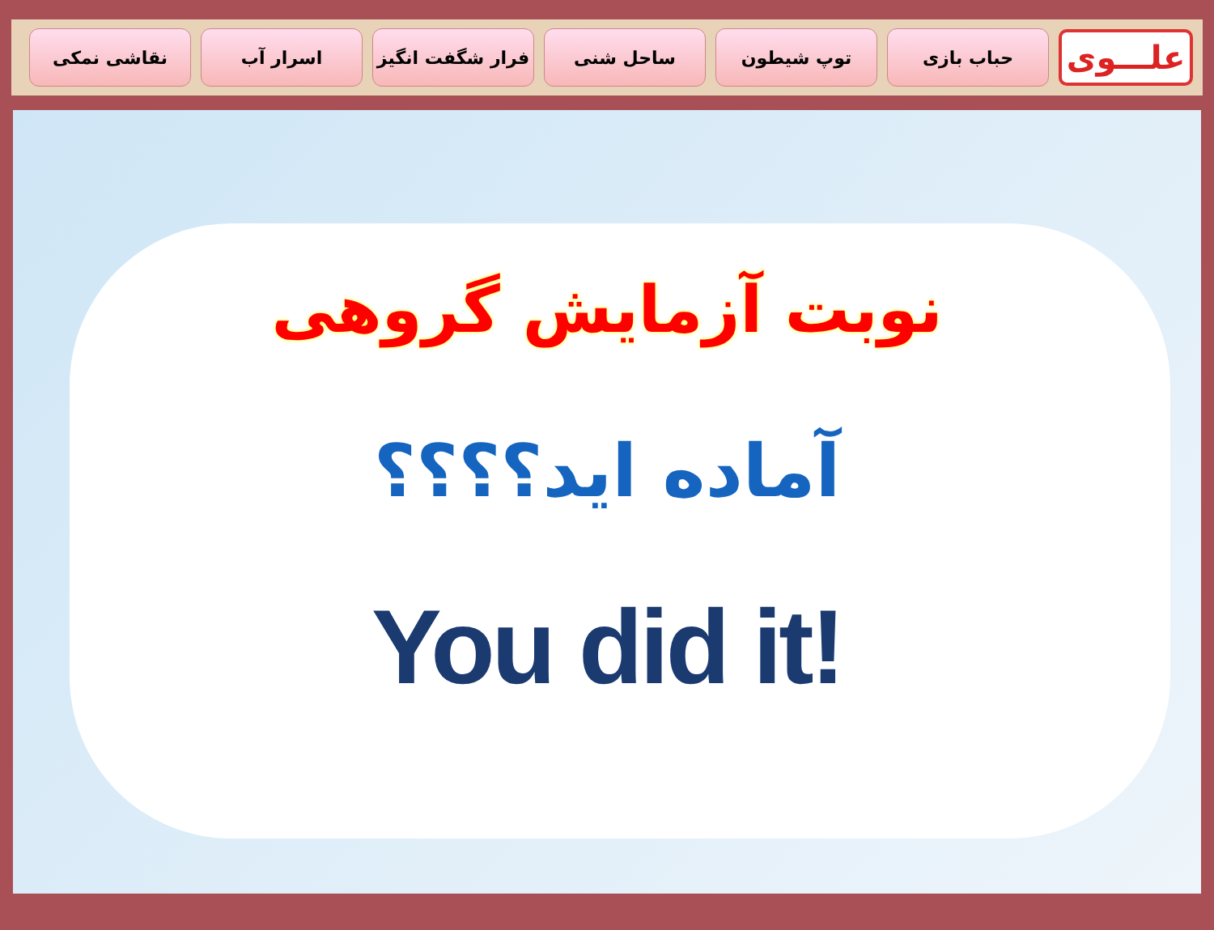علـــوی
حباب بازی توپ شیطون ساحل شنی فرار شگفت انگیز اسرار آب نقاشی نمکی
نوبت آزمایش گروهی
آماده اید؟؟؟؟
You did it!